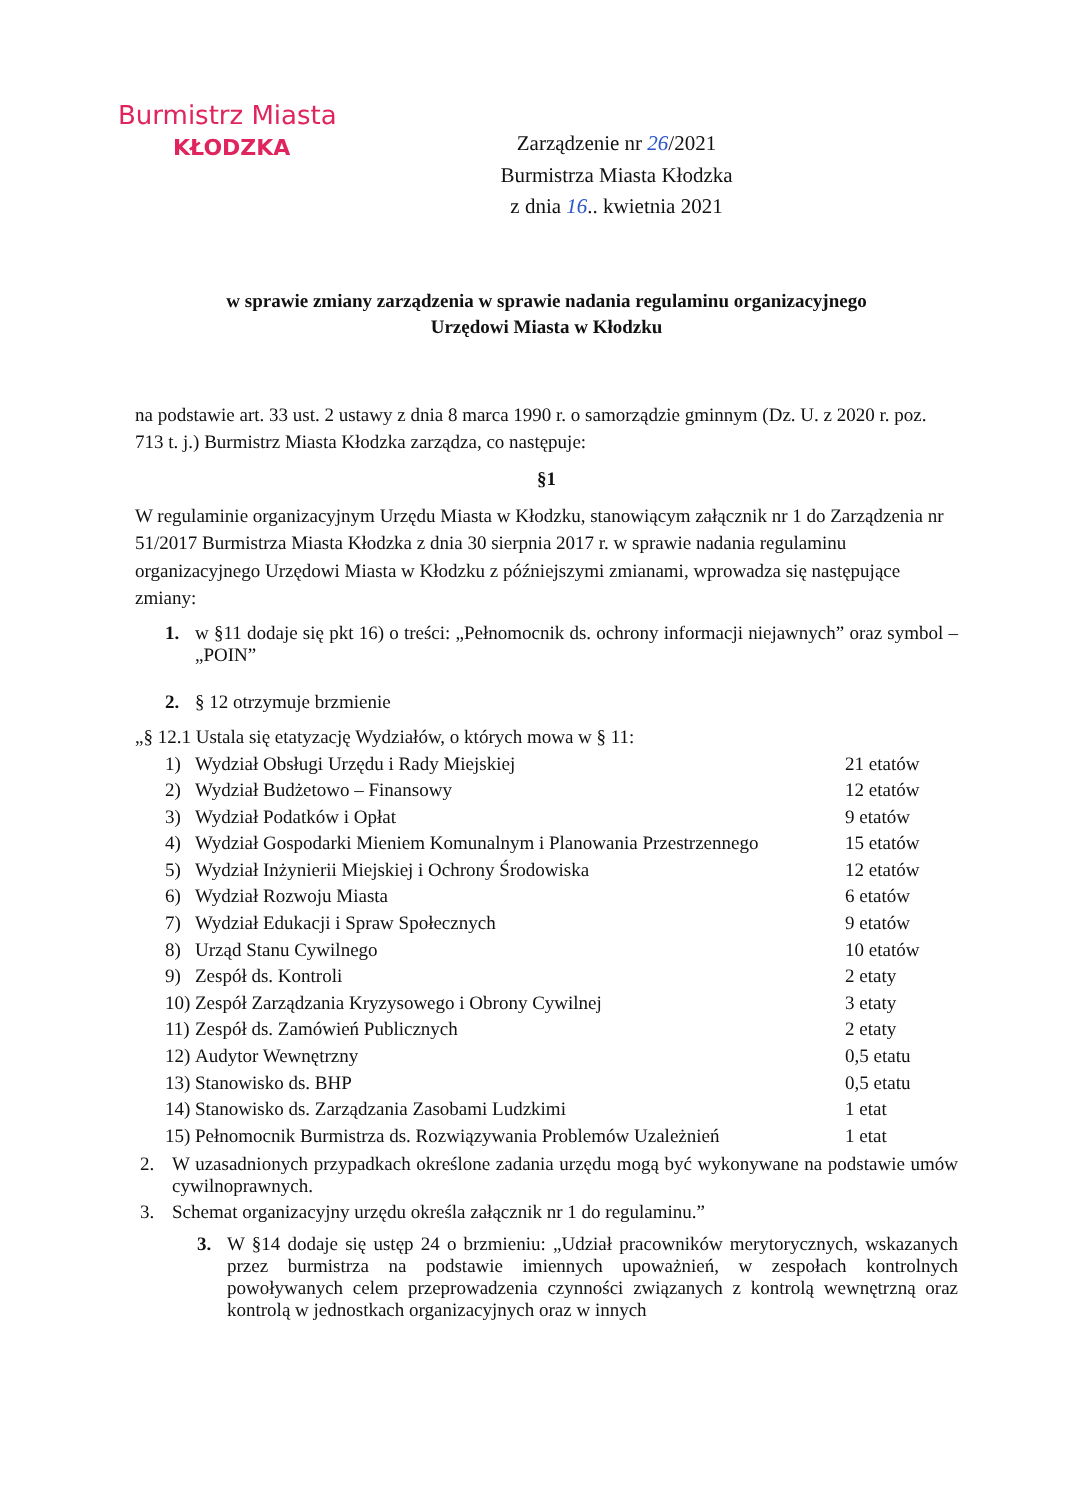Burmistrz Miasta
KŁODZKA
Zarządzenie nr 26/2021
Burmistrza Miasta Kłodzka
z dnia 16.. kwietnia 2021
w sprawie zmiany zarządzenia w sprawie nadania regulaminu organizacyjnego
Urzędowi Miasta w Kłodzku
na podstawie art. 33 ust. 2 ustawy z dnia 8 marca 1990 r. o samorządzie gminnym (Dz. U. z 2020 r. poz. 713 t. j.) Burmistrz Miasta Kłodzka zarządza, co następuje:
§1
W regulaminie organizacyjnym Urzędu Miasta w Kłodzku, stanowiącym załącznik nr 1 do Zarządzenia nr 51/2017 Burmistrza Miasta Kłodzka z dnia 30 sierpnia 2017 r. w sprawie nadania regulaminu organizacyjnego Urzędowi Miasta w Kłodzku z późniejszymi zmianami, wprowadza się następujące zmiany:
1. w §11 dodaje się pkt 16) o treści: „Pełnomocnik ds. ochrony informacji niejawnych” oraz symbol – „POIN”
2. § 12 otrzymuje brzmienie
„§ 12.1 Ustala się etatyzację Wydziałów, o których mowa w § 11:
| 1) | Wydział Obsługi Urzędu i Rady Miejskiej | 21 etatów |
| 2) | Wydział Budżetowo – Finansowy | 12 etatów |
| 3) | Wydział Podatków i Opłat | 9 etatów |
| 4) | Wydział Gospodarki Mieniem Komunalnym i Planowania Przestrzennego | 15 etatów |
| 5) | Wydział Inżynierii Miejskiej i Ochrony Środowiska | 12 etatów |
| 6) | Wydział Rozwoju Miasta | 6 etatów |
| 7) | Wydział Edukacji i Spraw Społecznych | 9 etatów |
| 8) | Urząd Stanu Cywilnego | 10 etatów |
| 9) | Zespół ds. Kontroli | 2 etaty |
| 10) | Zespół Zarządzania Kryzysowego i Obrony Cywilnej | 3 etaty |
| 11) | Zespół ds. Zamówień Publicznych | 2 etaty |
| 12) | Audytor Wewnętrzny | 0,5 etatu |
| 13) | Stanowisko ds. BHP | 0,5 etatu |
| 14) | Stanowisko ds. Zarządzania Zasobami Ludzkimi | 1 etat |
| 15) | Pełnomocnik Burmistrza ds. Rozwiązywania Problemów Uzależnień | 1 etat |
2. W uzasadnionych przypadkach określone zadania urzędu mogą być wykonywane na podstawie umów cywilnoprawnych.
3. Schemat organizacyjny urzędu określa załącznik nr 1 do regulaminu.”
3. W §14 dodaje się ustęp 24 o brzmieniu: „Udział pracowników merytorycznych, wskazanych przez burmistrza na podstawie imiennych upoważnień, w zespołach kontrolnych powoływanych celem przeprowadzenia czynności związanych z kontrolą wewnętrzną oraz kontrolą w jednostkach organizacyjnych oraz w innych